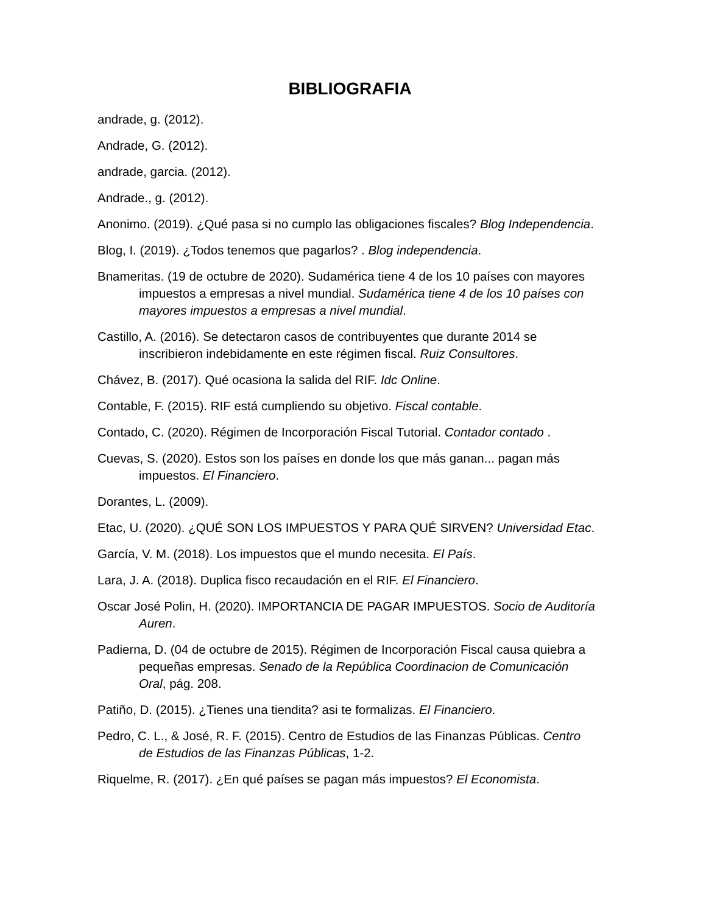BIBLIOGRAFIA
andrade, g. (2012).
Andrade, G. (2012).
andrade, garcia. (2012).
Andrade., g. (2012).
Anonimo. (2019). ¿Qué pasa si no cumplo las obligaciones fiscales? Blog Independencia.
Blog, I. (2019). ¿Todos tenemos que pagarlos? . Blog independencia.
Bnameritas. (19 de octubre de 2020). Sudamérica tiene 4 de los 10 países con mayores impuestos a empresas a nivel mundial. Sudamérica tiene 4 de los 10 países con mayores impuestos a empresas a nivel mundial.
Castillo, A. (2016). Se detectaron casos de contribuyentes que durante 2014 se inscribieron indebidamente en este régimen fiscal. Ruiz Consultores.
Chávez, B. (2017). Qué ocasiona la salida del RIF. Idc Online.
Contable, F. (2015). RIF está cumpliendo su objetivo. Fiscal contable.
Contado, C. (2020). Régimen de Incorporación Fiscal Tutorial. Contador contado .
Cuevas, S. (2020). Estos son los países en donde los que más ganan... pagan más impuestos. El Financiero.
Dorantes, L. (2009).
Etac, U. (2020). ¿QUÉ SON LOS IMPUESTOS Y PARA QUÉ SIRVEN? Universidad Etac.
García, V. M. (2018). Los impuestos que el mundo necesita. El País.
Lara, J. A. (2018). Duplica fisco recaudación en el RIF. El Financiero.
Oscar José Polin, H. (2020). IMPORTANCIA DE PAGAR IMPUESTOS. Socio de Auditoría Auren.
Padierna, D. (04 de octubre de 2015). Régimen de Incorporación Fiscal causa quiebra a pequeñas empresas. Senado de la República Coordinacion de Comunicación Oral, pág. 208.
Patiño, D. (2015). ¿Tienes una tiendita? asi te formalizas. El Financiero.
Pedro, C. L., & José, R. F. (2015). Centro de Estudios de las Finanzas Públicas. Centro de Estudios de las Finanzas Públicas, 1-2.
Riquelme, R. (2017). ¿En qué países se pagan más impuestos? El Economista.